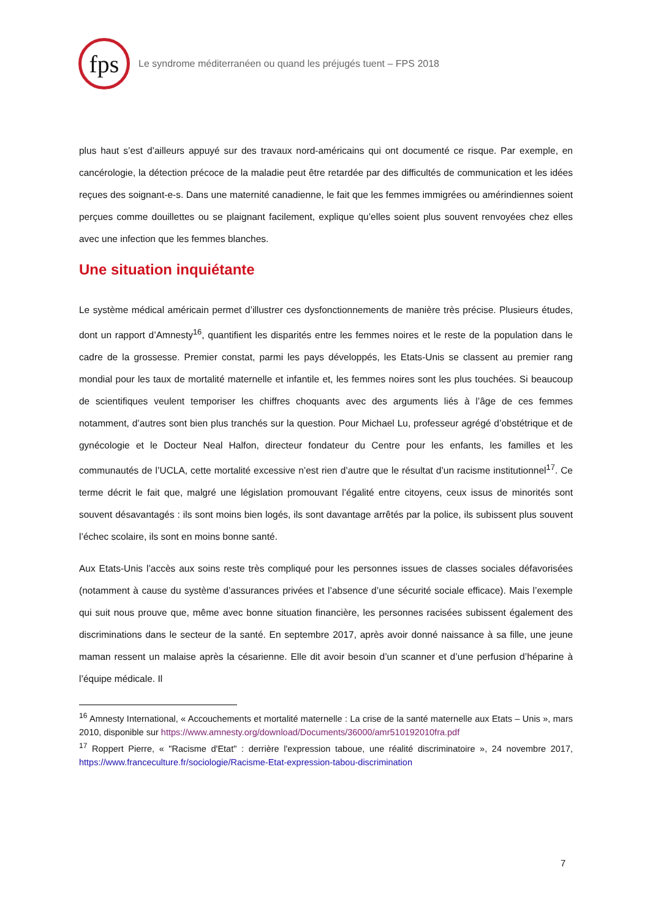fps
Le syndrome méditerranéen ou quand les préjugés tuent – FPS 2018
plus haut s’est d’ailleurs appuyé sur des travaux nord-américains qui ont documenté ce risque. Par exemple, en cancérologie, la détection précoce de la maladie peut être retardée par des difficultés de communication et les idées reçues des soignant-e-s. Dans une maternité canadienne, le fait que les femmes immigrées ou amérindiennes soient perçues comme douillettes ou se plaignant facilement, explique qu’elles soient plus souvent renvoyées chez elles avec une infection que les femmes blanches.
Une situation inquiétante
Le système médical américain permet d’illustrer ces dysfonctionnements de manière très précise. Plusieurs études, dont un rapport d’Amnesty<sup>16</sup>, quantifient les disparités entre les femmes noires et le reste de la population dans le cadre de la grossesse. Premier constat, parmi les pays développés, les Etats-Unis se classent au premier rang mondial pour les taux de mortalité maternelle et infantile et, les femmes noires sont les plus touchées. Si beaucoup de scientifiques veulent temporiser les chiffres choquants avec des arguments liés à l’âge de ces femmes notamment, d’autres sont bien plus tranchés sur la question. Pour Michael Lu, professeur agrégé d’obstétrique et de gynécologie et le Docteur Neal Halfon, directeur fondateur du Centre pour les enfants, les familles et les communautés de l’UCLA, cette mortalité excessive n’est rien d’autre que le résultat d’un racisme institutionnel<sup>17</sup>. Ce terme décrit le fait que, malgré une législation promouvant l’égalité entre citoyens, ceux issus de minorités sont souvent désavantagés : ils sont moins bien logés, ils sont davantage arrêtés par la police, ils subissent plus souvent l’échec scolaire, ils sont en moins bonne santé.
Aux Etats-Unis l’accès aux soins reste très compliqué pour les personnes issues de classes sociales défavorisées (notamment à cause du système d’assurances privées et l’absence d’une sécurité sociale efficace). Mais l’exemple qui suit nous prouve que, même avec bonne situation financière, les personnes racisées subissent également des discriminations dans le secteur de la santé. En septembre 2017, après avoir donné naissance à sa fille, une jeune maman ressent un malaise après la césarienne. Elle dit avoir besoin d’un scanner et d’une perfusion d’héparine à l’équipe médicale. Il
<sup>16</sup> Amnesty International, « Accouchements et mortalité maternelle : La crise de la santé maternelle aux Etats – Unis », mars 2010, disponible sur https://www.amnesty.org/download/Documents/36000/amr510192010fra.pdf
<sup>17</sup> Roppert Pierre, « "Racisme d'Etat" : derrière l'expression taboue, une réalité discriminatoire », 24 novembre 2017, https://www.franceculture.fr/sociologie/Racisme-Etat-expression-tabou-discrimination
7